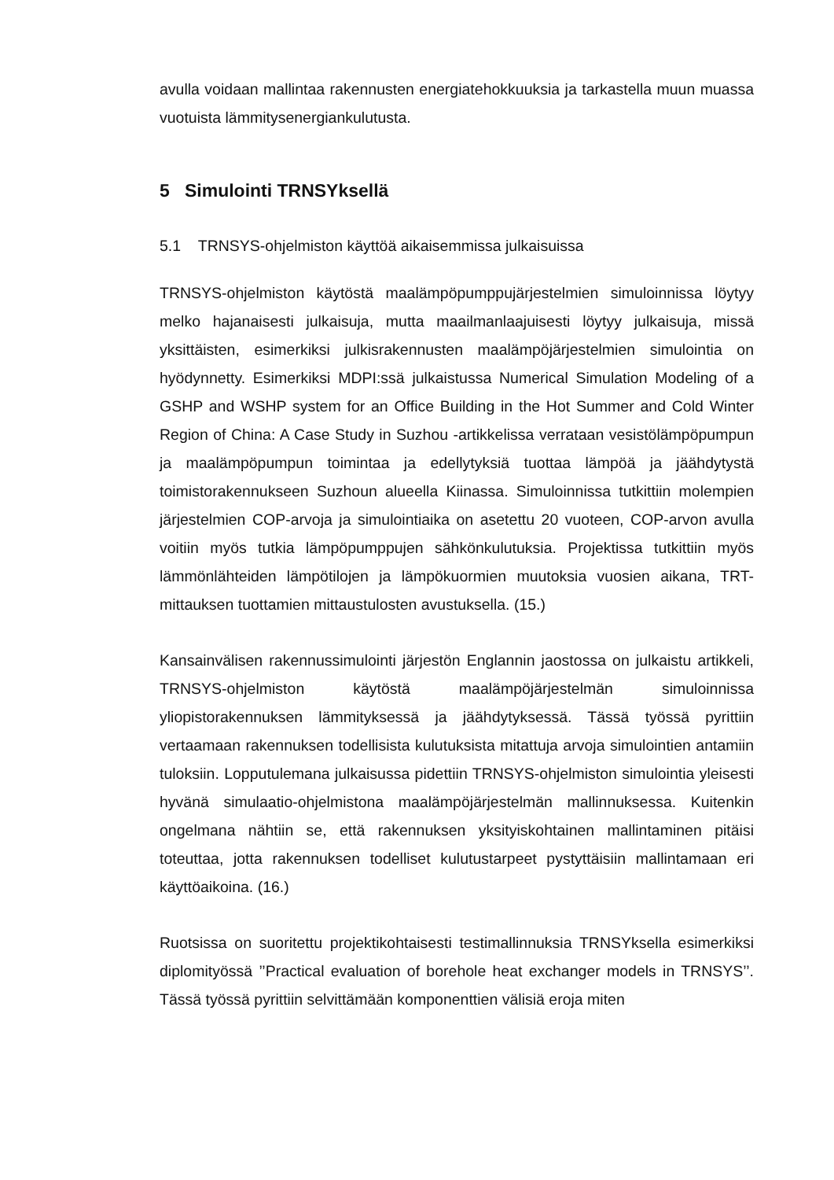avulla voidaan mallintaa rakennusten energiatehokkuuksia ja tarkastella muun muassa vuotuista lämmitysenergiankulutusta.
5 Simulointi TRNSYksellä
5.1 TRNSYS-ohjelmiston käyttöä aikaisemmissa julkaisuissa
TRNSYS-ohjelmiston käytöstä maalämpöpumppujärjestelmien simuloinnissa löytyy melko hajanaisesti julkaisuja, mutta maailmanlaajuisesti löytyy julkaisuja, missä yksittäisten, esimerkiksi julkisrakennusten maalämpöjärjestelmien simulointia on hyödynnetty. Esimerkiksi MDPI:ssä julkaistussa Numerical Simulation Modeling of a GSHP and WSHP system for an Office Building in the Hot Summer and Cold Winter Region of China: A Case Study in Suzhou -artikkelissa verrataan vesistölämpöpumpun ja maalämpöpumpun toimintaa ja edellytyksiä tuottaa lämpöä ja jäähdytystä toimistorakennukseen Suzhoun alueella Kiinassa. Simuloinnissa tutkittiin molempien järjestelmien COP-arvoja ja simulointiaika on asetettu 20 vuoteen, COP-arvon avulla voitiin myös tutkia lämpöpumppujen sähkönkulutuksia. Projektissa tutkittiin myös lämmönlähteiden lämpötilojen ja lämpökuormien muutoksia vuosien aikana, TRT-mittauksen tuottamien mittaustulosten avustuksella. (15.)
Kansainvälisen rakennussimulointi järjestön Englannin jaostossa on julkaistu artikkeli, TRNSYS-ohjelmiston käytöstä maalämpöjärjestelmän simuloinnissa yliopistorakennuksen lämmityksessä ja jäähdytyksessä. Tässä työssä pyrittiin vertaamaan rakennuksen todellisista kulutuksista mitattuja arvoja simulointien antamiin tuloksiin. Lopputulemana julkaisussa pidettiin TRNSYS-ohjelmiston simulointia yleisesti hyvänä simulaatio-ohjelmistona maalämpöjärjestelmän mallinnuksessa. Kuitenkin ongelmana nähtiin se, että rakennuksen yksityiskohtainen mallintaminen pitäisi toteuttaa, jotta rakennuksen todelliset kulutustarpeet pystyttäisiin mallintamaan eri käyttöaikoina. (16.)
Ruotsissa on suoritettu projektikohtaisesti testimallinnuksia TRNSYksella esimerkiksi diplomityössä ’’Practical evaluation of borehole heat exchanger models in TRNSYS’’. Tässä työssä pyrittiin selvittämään komponenttien välisiä eroja miten